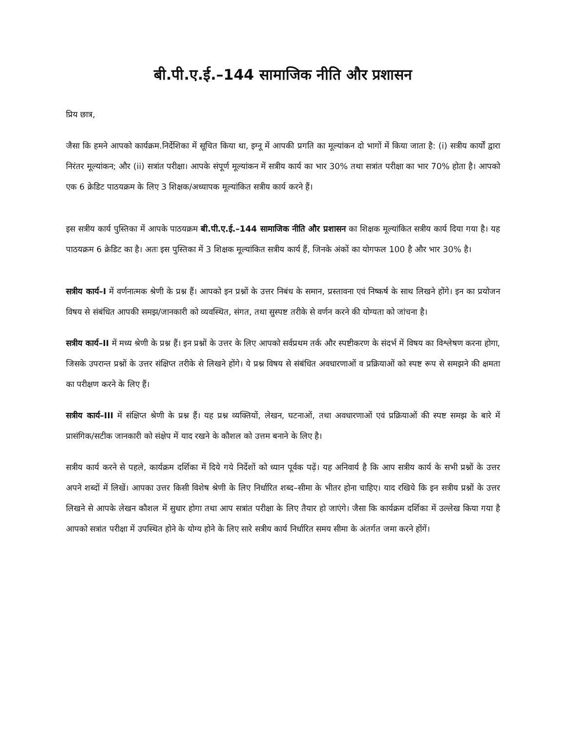बी.पी.ए.ई.–144 सामाजिक नीति और प्रशासन
प्रिय छात्र,
जैसा कि हमने आपको कार्यक्रम.निर्देशिका में सूचित किया था, इग्नू में आपकी प्रगति का मूल्यांकन दो भागों में किया जाता है: (i) सत्रीय कार्यों द्वारा निरंतर मूल्यांकन; और (ii) सत्रांत परीक्षा। आपके संपूर्ण मूल्यांकन में सत्रीय कार्य का भार 30% तथा सत्रांत परीक्षा का भार 70% होता है। आपको एक 6 क्रेडिट पाठयक्रम के लिए 3 शिक्षक/अध्यापक मूल्यांकित सत्रीय कार्य करने हैं।
इस सत्रीय कार्य पुस्तिका में आपके पाठयक्रम बी.पी.ए.ई.–144 सामाजिक नीति और प्रशासन का शिक्षक मूल्यांकित सत्रीय कार्य दिया गया है। यह पाठयक्रम 6 क्रेडिट का है। अतः इस पुस्तिका में 3 शिक्षक मूल्यांकित सत्रीय कार्य हैं, जिनके अंकों का योगफल 100 है और भार 30% है।
सत्रीय कार्य–I में वर्णनात्मक श्रेणी के प्रश्न हैं। आपको इन प्रश्नों के उत्तर निबंध के समान, प्रस्तावना एवं निष्कर्ष के साथ लिखने होंगे। इन का प्रयोजन विषय से संबंधित आपकी समझ/जानकारी को व्यवस्थित, संगत, तथा सुस्पष्ट तरीके से वर्णन करने की योग्यता को जांचना है।
सत्रीय कार्य–II में मध्य श्रेणी के प्रश्न हैं। इन प्रश्नों के उत्तर के लिए आपको सर्वप्रथम तर्क और स्पष्टीकरण के संदर्भ में विषय का विश्लेषण करना होगा, जिसके उपरान्त प्रश्नों के उत्तर संक्षिप्त तरीके से लिखने होंगे। ये प्रश्न विषय से संबंधित अवधारणाओं व प्रक्रियाओं को स्पष्ट रूप से समझने की क्षमता का परीक्षण करने के लिए हैं।
सत्रीय कार्य–III में संक्षिप्त श्रेणी के प्रश्न हैं। यह प्रश्न व्यक्तियों, लेखन, घटनाओं, तथा अवधारणाओं एवं प्रक्रियाओं की स्पष्ट समझ के बारे में प्रासंगिक/सटीक जानकारी को संक्षेप में याद रखने के कौशल को उत्तम बनाने के लिए है।
सत्रीय कार्य करने से पहले, कार्यक्रम दर्शिका में दिये गये निर्देशों को ध्यान पूर्वक पढ़ें। यह अनिवार्य है कि आप सत्रीय कार्य के सभी प्रश्नों के उत्तर अपने शब्दों में लिखें। आपका उत्तर किसी विशेष श्रेणी के लिए निर्धारित शब्द–सीमा के भीतर होना चाहिए। याद रखिये कि इन सत्रीय प्रश्नों के उत्तर लिखने से आपके लेखन कौशल में सुधार होगा तथा आप सत्रांत परीक्षा के लिए तैयार हो जाएंगे। जैसा कि कार्यक्रम दर्शिका में उल्लेख किया गया है आपको सत्रांत परीक्षा में उपस्थित होने के योग्य होने के लिए सारे सत्रीय कार्य निर्धारित समय सीमा के अंतर्गत जमा करने होंगें।